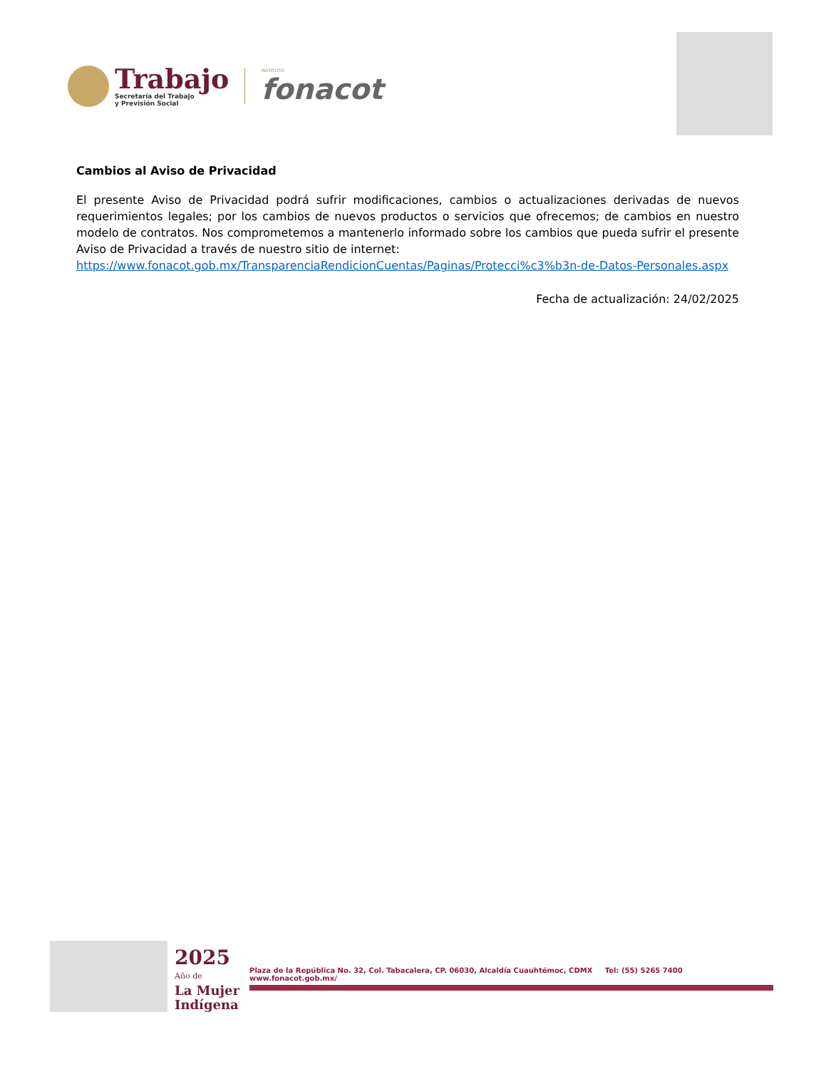Trabajo
Secretaría del Trabajo
y Previsión Social
INSTITUTO
fonacot
Cambios al Aviso de Privacidad
El presente Aviso de Privacidad podrá sufrir modificaciones, cambios o actualizaciones derivadas de nuevos requerimientos legales; por los cambios de nuevos productos o servicios que ofrecemos; de cambios en nuestro modelo de contratos. Nos comprometemos a mantenerlo informado sobre los cambios que pueda sufrir el presente Aviso de Privacidad a través de nuestro sitio de internet:
https://www.fonacot.gob.mx/TransparenciaRendicionCuentas/Paginas/Protecci%c3%b3n-de-Datos-Personales.aspx
Fecha de actualización: 24/02/2025
2025
Año de
La Mujer
Indígena
Plaza de la República No. 32, Col. Tabacalera, CP. 06030, Alcaldía Cuauhtémoc, CDMX Tel: (55) 5265 7400 www.fonacot.gob.mx/